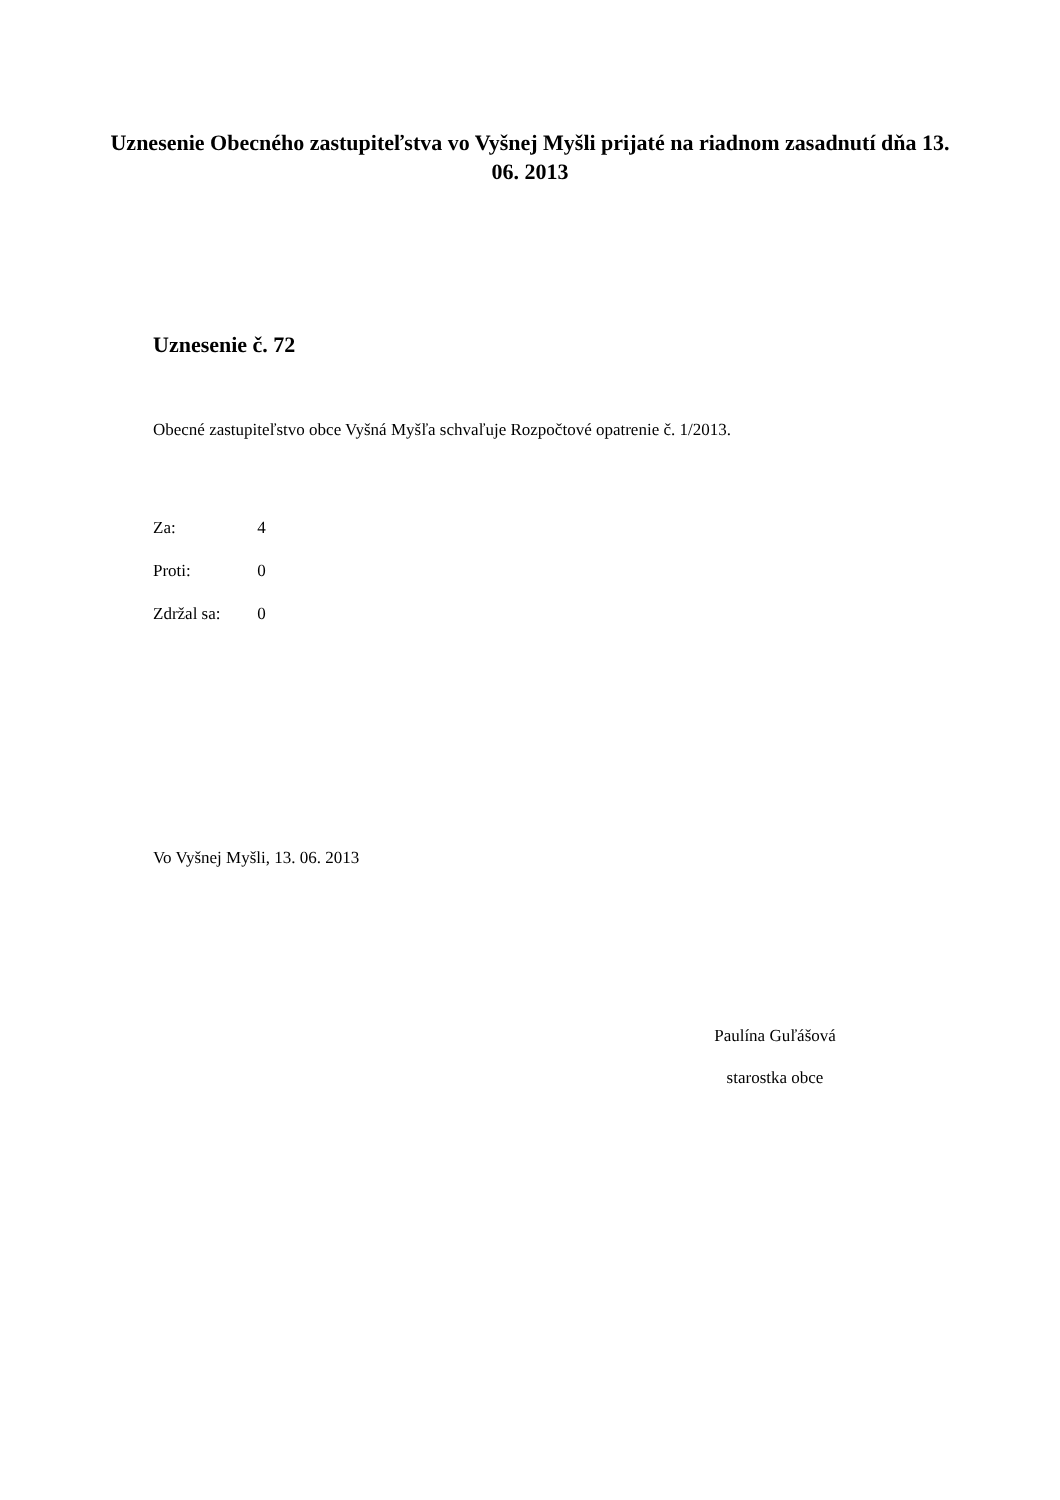Uznesenie Obecného zastupiteľstva vo Vyšnej Myšli prijaté na riadnom zasadnutí dňa 13. 06. 2013
Uznesenie č. 72
Obecné zastupiteľstvo obce Vyšná Myšľa schvaľuje Rozpočtové opatrenie č. 1/2013.
Za: 4
Proti: 0
Zdržal sa: 0
Vo Vyšnej Myšli, 13. 06. 2013
Paulína Guľášová
starostka obce